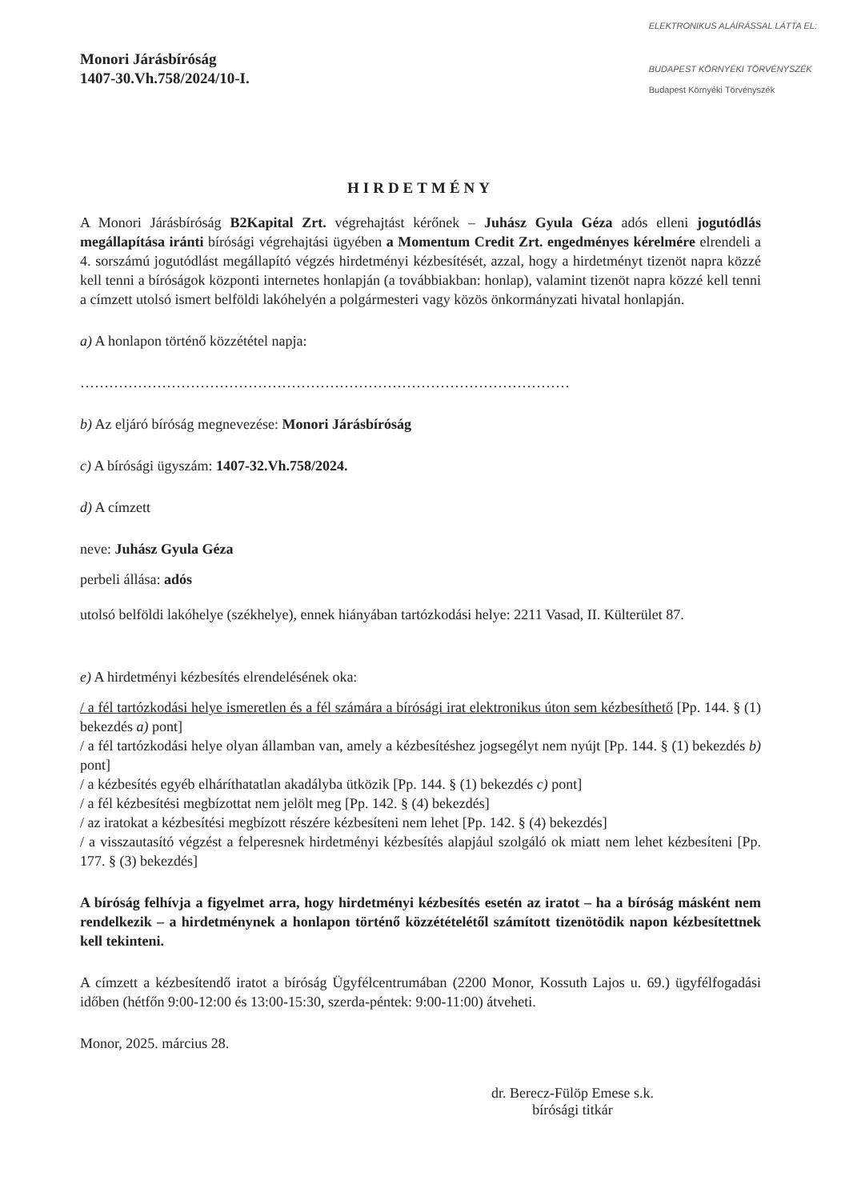Monori Járásbíróság
1407-30.Vh.758/2024/10-I.
ELEKTRONIKUS ALÁÍRÁSSAL LÁTTA EL:
BUDAPEST KÖRNYÉKI TÖRVÉNYSZÉK
Budapest Környéki Törvényszék
HIRDETMÉNY
A Monori Járásbíróság B2Kapital Zrt. végrehajtást kérőnek – Juhász Gyula Géza adós elleni jogutódlás megállapítása iránti bírósági végrehajtási ügyében a Momentum Credit Zrt. engedményes kérelmére elrendeli a 4. sorszámú jogutódlást megállapító végzés hirdetményi kézbesítését, azzal, hogy a hirdetményt tizenöt napra közzé kell tenni a bíróságok központi internetes honlapján (a továbbiakban: honlap), valamint tizenöt napra közzé kell tenni a címzett utolsó ismert belföldi lakóhelyén a polgármesteri vagy közös önkormányzati hivatal honlapján.
a) A honlapon történő közzététel napja:
…………………………………………………………………………………………
b) Az eljáró bíróság megnevezése: Monori Járásbíróság
c) A bírósági ügyszám: 1407-32.Vh.758/2024.
d) A címzett
neve: Juhász Gyula Géza
perbeli állása: adós
utolsó belföldi lakóhelye (székhelye), ennek hiányában tartózkodási helye: 2211 Vasad, II. Külterület 87.
e) A hirdetményi kézbesítés elrendelésének oka:
/ a fél tartózkodási helye ismeretlen és a fél számára a bírósági irat elektronikus úton sem kézbesíthető [Pp. 144. § (1) bekezdés a) pont]
/ a fél tartózkodási helye olyan államban van, amely a kézbesítéshez jogsegélyt nem nyújt [Pp. 144. § (1) bekezdés b) pont]
/ a kézbesítés egyéb elháríthatatlan akadályba ütközik [Pp. 144. § (1) bekezdés c) pont]
/ a fél kézbesítési megbízottat nem jelölt meg [Pp. 142. § (4) bekezdés]
/ az iratokat a kézbesítési megbízott részére kézbesíteni nem lehet [Pp. 142. § (4) bekezdés]
/ a visszautasító végzést a felperesnek hirdetményi kézbesítés alapjául szolgáló ok miatt nem lehet kézbesíteni [Pp. 177. § (3) bekezdés]
A bíróság felhívja a figyelmet arra, hogy hirdetményi kézbesítés esetén az iratot – ha a bíróság másként nem rendelkezik – a hirdetménynek a honlapon történő közzétételétől számított tizenötödik napon kézbesítettnek kell tekinteni.
A címzett a kézbesítendő iratot a bíróság Ügyfélcentrumában (2200 Monor, Kossuth Lajos u. 69.) ügyfélfogadási időben (hétfőn 9:00-12:00 és 13:00-15:30, szerda-péntek: 9:00-11:00) átveheti.
Monor, 2025. március 28.
dr. Berecz-Fülöp Emese s.k.
bírósági titkár